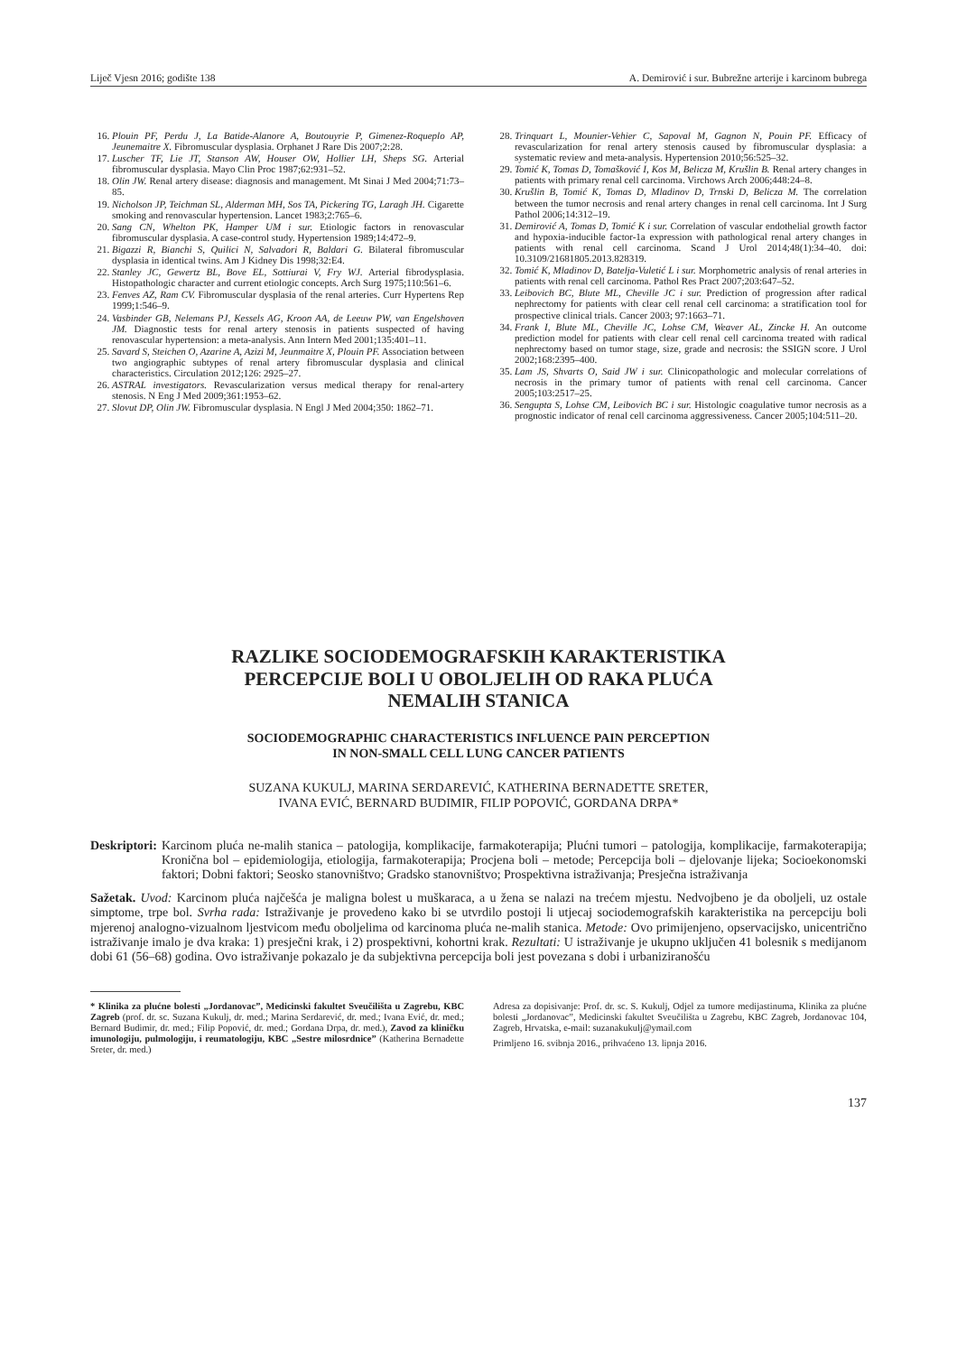Liječ Vjesn 2016; godište 138 A. Demirović i sur. Bubrežne arterije i karcinom bubrega
16. Plouin PF, Perdu J, La Batide-Alanore A, Boutouyrie P, Gimenez-Roqueplo AP, Jeunemaitre X. Fibromuscular dysplasia. Orphanet J Rare Dis 2007;2:28.
17. Luscher TF, Lie JT, Stanson AW, Houser OW, Hollier LH, Sheps SG. Arterial fibromuscular dysplasia. Mayo Clin Proc 1987;62:931–52.
18. Olin JW. Renal artery disease: diagnosis and management. Mt Sinai J Med 2004;71:73–85.
19. Nicholson JP, Teichman SL, Alderman MH, Sos TA, Pickering TG, Laragh JH. Cigarette smoking and renovascular hypertension. Lancet 1983;2:765–6.
20. Sang CN, Whelton PK, Hamper UM i sur. Etiologic factors in renovascular fibromuscular dysplasia. A case-control study. Hypertension 1989;14:472–9.
21. Bigazzi R, Bianchi S, Quilici N, Salvadori R, Baldari G. Bilateral fibromuscular dysplasia in identical twins. Am J Kidney Dis 1998;32:E4.
22. Stanley JC, Gewertz BL, Bove EL, Sottiurai V, Fry WJ. Arterial fibrodysplasia. Histopathologic character and current etiologic concepts. Arch Surg 1975;110:561–6.
23. Fenves AZ, Ram CV. Fibromuscular dysplasia of the renal arteries. Curr Hypertens Rep 1999;1:546–9.
24. Vasbinder GB, Nelemans PJ, Kessels AG, Kroon AA, de Leeuw PW, van Engelshoven JM. Diagnostic tests for renal artery stenosis in patients suspected of having renovascular hypertension: a meta-analysis. Ann Intern Med 2001;135:401–11.
25. Savard S, Steichen O, Azarine A, Azizi M, Jeunmaitre X, Plouin PF. Association between two angiographic subtypes of renal artery fibromuscular dysplasia and clinical characteristics. Circulation 2012;126: 2925–27.
26. ASTRAL investigators. Revascularization versus medical therapy for renal-artery stenosis. N Eng J Med 2009;361:1953–62.
27. Slovut DP, Olin JW. Fibromuscular dysplasia. N Engl J Med 2004;350: 1862–71.
28. Trinquart L, Mounier-Vehier C, Sapoval M, Gagnon N, Pouin PF. Efficacy of revascularization for renal artery stenosis caused by fibromuscular dysplasia: a systematic review and meta-analysis. Hypertension 2010;56:525–32.
29. Tomić K, Tomas D, Tomašković I, Kos M, Belicza M, Krušlin B. Renal artery changes in patients with primary renal cell carcinoma. Virchows Arch 2006;448:24–8.
30. Krušlin B, Tomić K, Tomas D, Mladinov D, Trnski D, Belicza M. The correlation between the tumor necrosis and renal artery changes in renal cell carcinoma. Int J Surg Pathol 2006;14:312–19.
31. Demirović A, Tomas D, Tomić K i sur. Correlation of vascular endothelial growth factor and hypoxia-inducible factor-1a expression with pathological renal artery changes in patients with renal cell carcinoma. Scand J Urol 2014;48(1):34–40. doi: 10.3109/21681805.2013.828319.
32. Tomić K, Mladinov D, Batelja-Vuletić L i sur. Morphometric analysis of renal arteries in patients with renal cell carcinoma. Pathol Res Pract 2007;203:647–52.
33. Leibovich BC, Blute ML, Cheville JC i sur. Prediction of progression after radical nephrectomy for patients with clear cell renal cell carcinoma: a stratification tool for prospective clinical trials. Cancer 2003; 97:1663–71.
34. Frank I, Blute ML, Cheville JC, Lohse CM, Weaver AL, Zincke H. An outcome prediction model for patients with clear cell renal cell carcinoma treated with radical nephrectomy based on tumor stage, size, grade and necrosis: the SSIGN score. J Urol 2002;168:2395–400.
35. Lam JS, Shvarts O, Said JW i sur. Clinicopathologic and molecular correlations of necrosis in the primary tumor of patients with renal cell carcinoma. Cancer 2005;103:2517–25.
36. Sengupta S, Lohse CM, Leibovich BC i sur. Histologic coagulative tumor necrosis as a prognostic indicator of renal cell carcinoma aggressiveness. Cancer 2005;104:511–20.
RAZLIKE SOCIODEMOGRAFSKIH KARAKTERISTIKA
PERCEPCIJE BOLI U OBOLJELIH OD RAKA PLUĆA
NEMALIH STANICA
SOCIODEMOGRAPHIC CHARACTERISTICS INFLUENCE PAIN PERCEPTION
IN NON-SMALL CELL LUNG CANCER PATIENTS
SUZANA KUKULJ, MARINA SERDAREVIĆ, KATHERINA BERNADETTE SRETER,
IVANA EVIĆ, BERNARD BUDIMIR, FILIP POPOVIĆ, GORDANA DRPA*
Deskriptori: Karcinom pluća ne-malih stanica – patologija, komplikacije, farmakoterapija; Plućni tumori – patologija, komplikacije, farmakoterapija; Kronična bol – epidemiologija, etiologija, farmakoterapija; Procjena boli – metode; Percepcija boli – djelovanje lijeka; Socioekonomski faktori; Dobni faktori; Seosko stanovništvo; Gradsko stanovništvo; Prospektivna istraživanja; Presječna istraživanja
Sažetak. Uvod: Karcinom pluća najčešća je maligna bolest u muškaraca, a u žena se nalazi na trećem mjestu. Nedvojbeno je da oboljeli, uz ostale simptome, trpe bol. Svrha rada: Istraživanje je provedeno kako bi se utvrdilo postoji li utjecaj sociodemografskih karakteristika na percepciju boli mjerenoj analogno-vizualnom ljestvicom među oboljelima od karcinoma pluća ne-malih stanica. Metode: Ovo primijenjeno, opservacijsko, unicentrično istraživanje imalo je dva kraka: 1) presječni krak, i 2) prospektivni, kohortni krak. Rezultati: U istraživanje je ukupno uključen 41 bolesnik s medijanom dobi 61 (56–68) godina. Ovo istraživanje pokazalo je da subjektivna percepcija boli jest povezana s dobi i urbaniziranošću
* Klinika za plućne bolesti „Jordanovac”, Medicinski fakultet Sveučilišta u Zagrebu, KBC Zagreb (prof. dr. sc. Suzana Kukulj, dr. med.; Marina Serdarević, dr. med.; Ivana Ević, dr. med.; Bernard Budimir, dr. med.; Filip Popović, dr. med.; Gordana Drpa, dr. med.), Zavod za kliničku imunologiju, pulmologiju, i reumatologiju, KBC „Sestre milosrdnice” (Katherina Bernadette Sreter, dr. med.)
Adresa za dopisivanje: Prof. dr. sc. S. Kukulj, Odjel za tumore medijastinuma, Klinika za plućne bolesti „Jordanovac”, Medicinski fakultet Sveučilišta u Zagrebu, KBC Zagreb, Jordanovac 104, Zagreb, Hrvatska, e-mail: suzanakukulj@ymail.com
Primljeno 16. svibnja 2016., prihvaćeno 13. lipnja 2016.
137